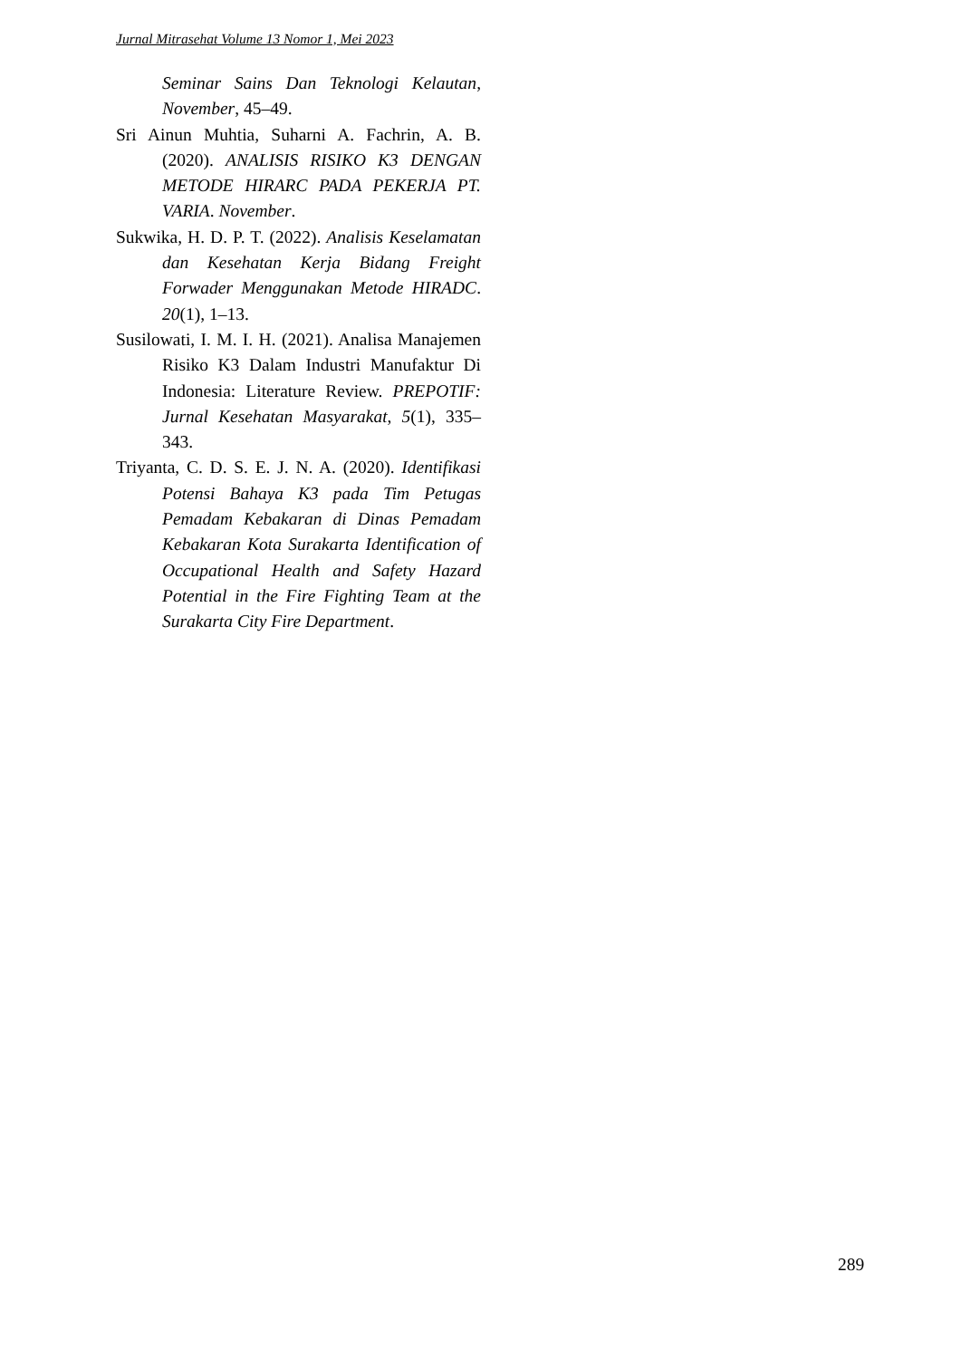Jurnal Mitrasehat Volume 13 Nomor 1, Mei 2023
Seminar Sains Dan Teknologi Kelautan, November, 45–49.
Sri Ainun Muhtia, Suharni A. Fachrin, A. B. (2020). ANALISIS RISIKO K3 DENGAN METODE HIRARC PADA PEKERJA PT. VARIA. November.
Sukwika, H. D. P. T. (2022). Analisis Keselamatan dan Kesehatan Kerja Bidang Freight Forwader Menggunakan Metode HIRADC. 20(1), 1–13.
Susilowati, I. M. I. H. (2021). Analisa Manajemen Risiko K3 Dalam Industri Manufaktur Di Indonesia: Literature Review. PREPOTIF: Jurnal Kesehatan Masyarakat, 5(1), 335–343.
Triyanta, C. D. S. E. J. N. A. (2020). Identifikasi Potensi Bahaya K3 pada Tim Petugas Pemadam Kebakaran di Dinas Pemadam Kebakaran Kota Surakarta Identification of Occupational Health and Safety Hazard Potential in the Fire Fighting Team at the Surakarta City Fire Department.
289